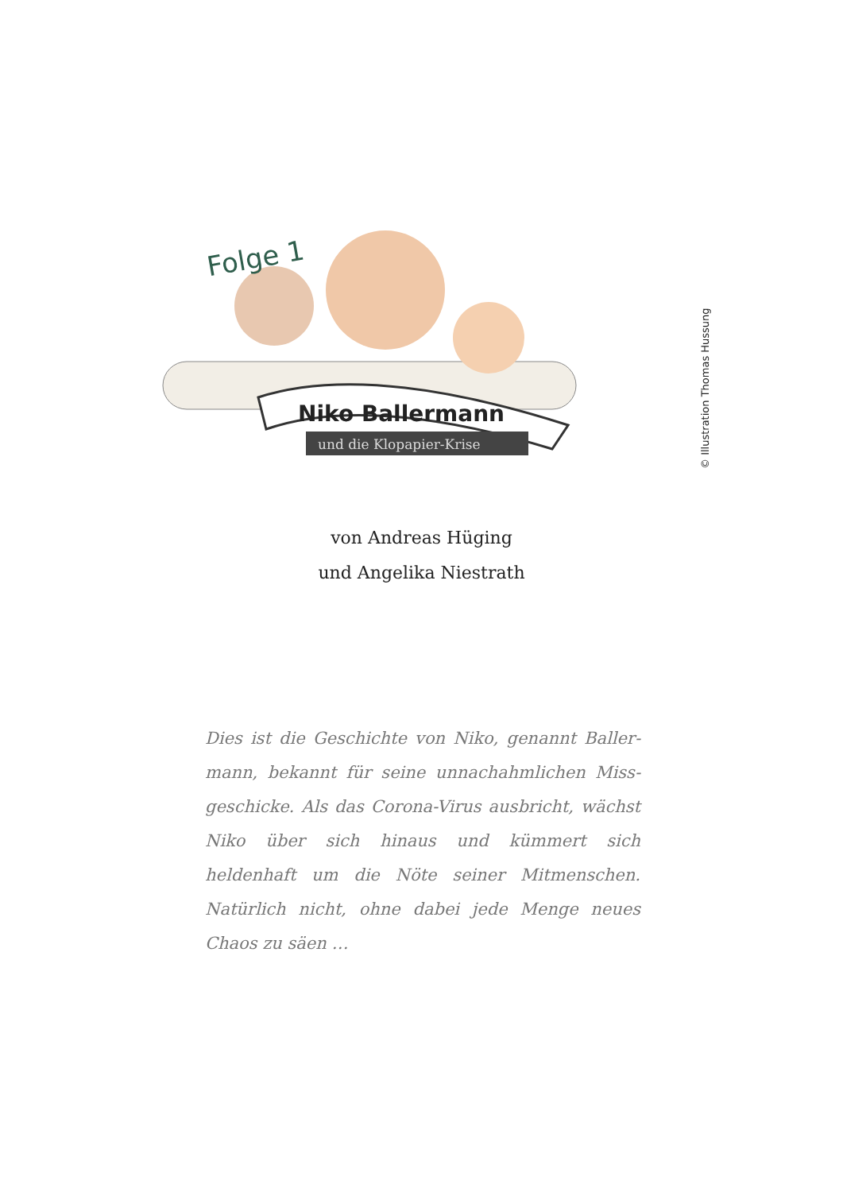Niko Ballermann
und die Klopapier-Krise
Folge 1
© Illustration Thomas Hussung
von Andreas Hüging
und Angelika Niestrath
Dies ist die Geschichte von Niko, genannt Baller­mann, bekannt für seine unnachahmlichen Miss­geschicke. Als das Corona-Virus ausbricht, wächst Niko über sich hinaus und kümmert sich heldenhaft um die Nöte seiner Mitmenschen. Natürlich nicht, ohne dabei jede Menge neues Chaos zu säen …